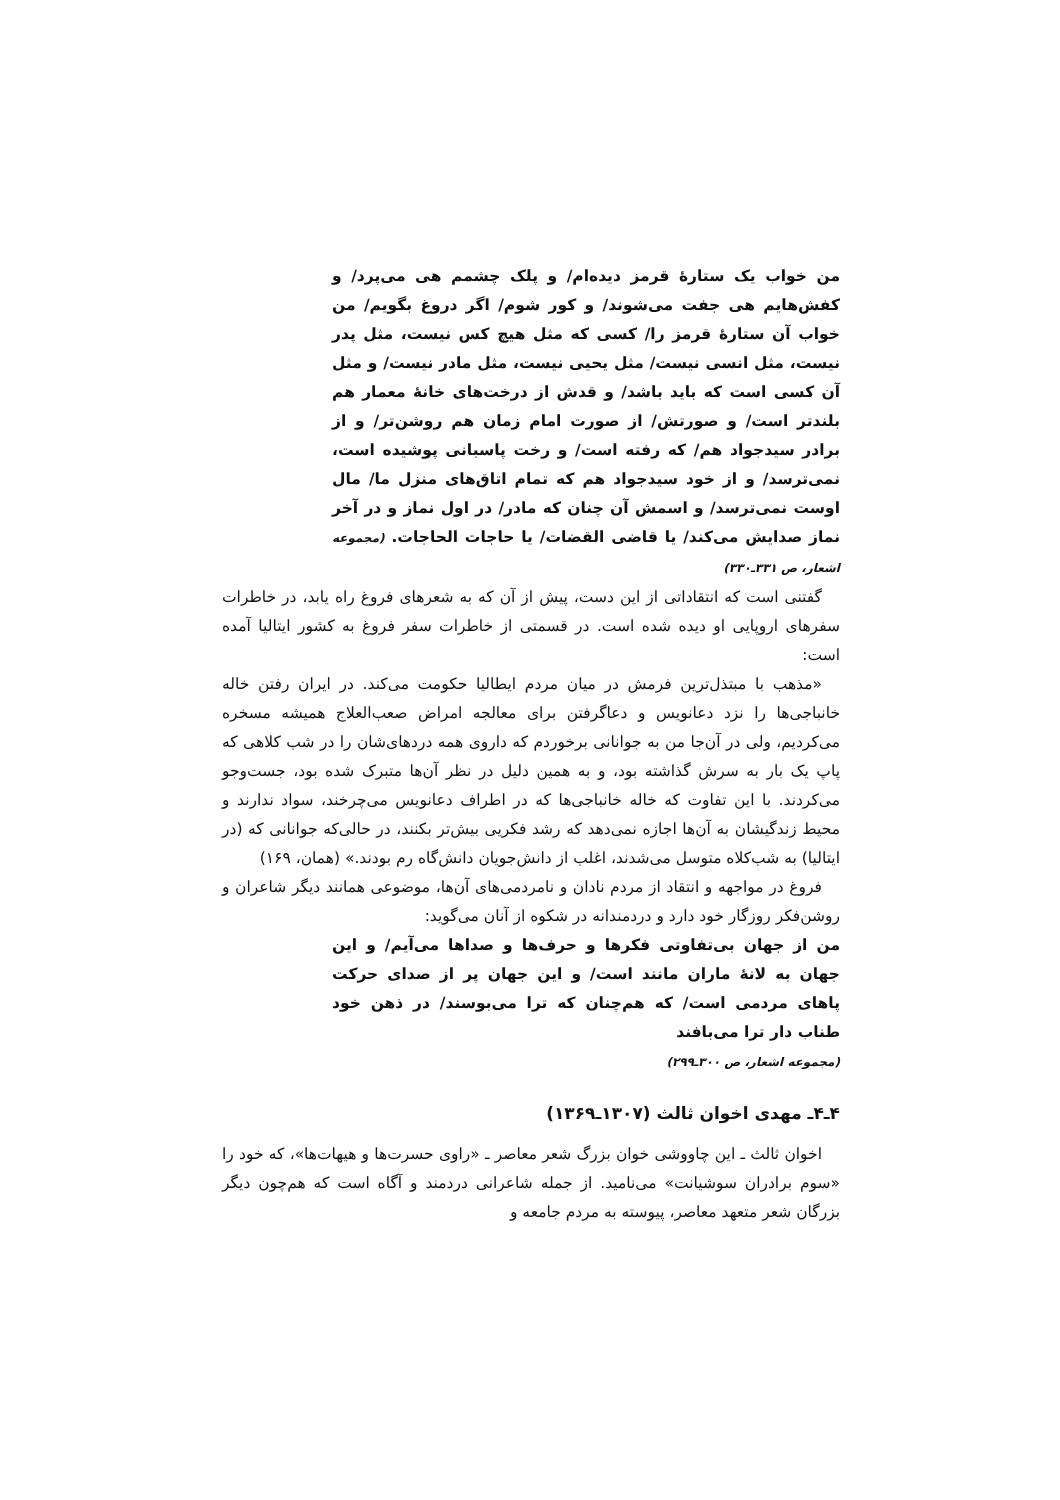من خواب یک ستارهٔ قرمز دیده‌ام/ و پلک چشمم هی می‌پرد/ و کفش‌هایم هی جفت می‌شوند/ و کور شوم/ اگر دروغ بگویم/ من خواب آن ستارهٔ قرمز را/ کسی که مثل هیچ کس نیست، مثل پدر نیست، مثل انسی نیست/ مثل یحیی نیست، مثل مادر نیست/ و مثل آن کسی است که باید باشد/ و قدش از درخت‌های خانهٔ معمار هم بلندتر است/ و صورتش/ از صورت امام زمان هم روشن‌تر/ و از برادر سیدجواد هم/ که رفته است/ و رخت پاسبانی پوشیده است، نمی‌ترسد/ و از خود سیدجواد هم که تمام اتاق‌های منزل ما/ مال اوست نمی‌ترسد/ و اسمش آن چنان که مادر/ در اول نماز و در آخر نماز صدایش می‌کند/ یا قاضی القضات/ یا حاجات الحاجات. (مجموعه اشعار، ص ۳۳۱ـ۳۳۰)
گفتنی است که انتقاداتی از این دست، پیش از آن که به شعرهای فروغ راه یابد، در خاطرات سفرهای اروپایی او دیده شده است. در قسمتی از خاطرات سفر فروغ به کشور ایتالیا آمده است:
«مذهب با مبتذل‌ترین فرمش در میان مردم ایطالیا حکومت می‌کند. در ایران رفتن خاله خانباجی‌ها را نزد دعانویس و دعاگرفتن برای معالجه امراض صعب‌العلاج همیشه مسخره می‌کردیم، ولی در آن‌جا من به جوانانی برخوردم که داروی همه دردهای‌شان را در شب کلاهی که پاپ یک بار به سرش گذاشته بود، و به همین دلیل در نظر آن‌ها متبرک شده بود، جست‌وجو می‌کردند. با این تفاوت که خاله خانباجی‌ها که در اطراف دعانویس می‌چرخند، سواد ندارند و محیط زندگیشان به آن‌ها اجازه نمی‌دهد که رشد فکریی بیش‌تر بکنند، در حالی‌که جوانانی که (در ایتالیا) به شب‌کلاه متوسل می‌شدند، اغلب از دانش‌جویان دانش‌گاه رم بودند.» (همان، ۱۶۹)
فروغ در مواجهه و انتقاد از مردم نادان و نامردمی‌های آن‌ها، موضوعی همانند دیگر شاعران و روشن‌فکر روزگار خود دارد و دردمندانه در شکوه از آنان می‌گوید:
من از جهان بی‌تفاوتی فکرها و حرف‌ها و صداها می‌آیم/ و این جهان به لانهٔ ماران مانند است/ و این جهان پر از صدای حرکت پاهای مردمی است/ که هم‌چنان که ترا می‌بوسند/ در ذهن خود طناب دار ترا می‌بافند
(مجموعه اشعار، ص ۳۰۰ـ۲۹۹)
۴ـ۴ـ مهدی اخوان ثالث (۱۳۰۷ـ۱۳۶۹)
اخوان ثالث ـ این چاووشی خوان بزرگ شعر معاصر ـ «راوی حسرت‌ها و هیهات‌ها»، که خود را «سوم برادران سوشیانت» می‌نامید. از جمله شاعرانی دردمند و آگاه است که هم‌چون دیگر بزرگان شعر متعهد معاصر، پیوسته به مردم جامعه و